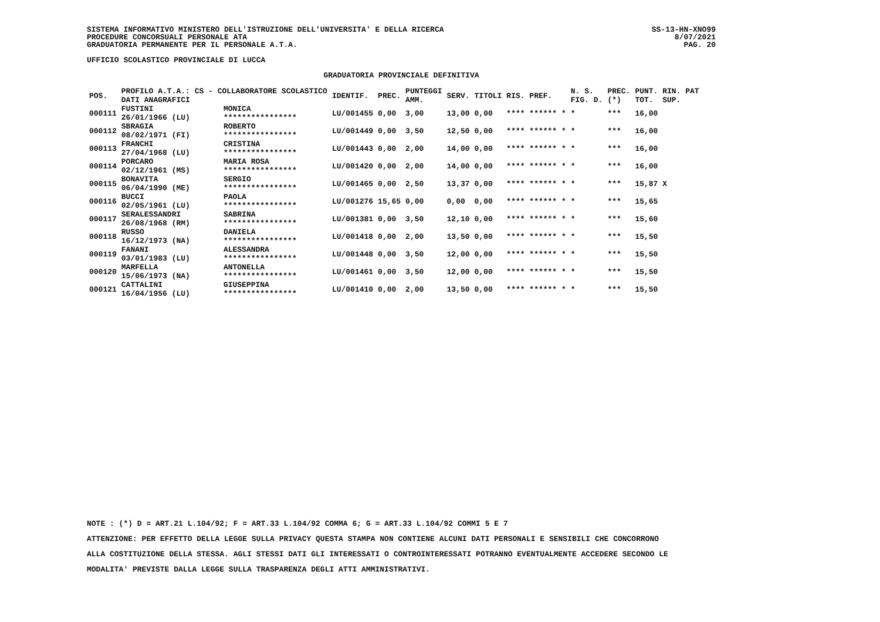SS-13-HN-XNO99
8/07/2021
PAG. 20
SISTEMA INFORMATIVO MINISTERO DELL'ISTRUZIONE DELL'UNIVERSITA' E DELLA RICERCA
PROCEDURE CONCORSUALI PERSONALE ATA
GRADUATORIA PERMANENTE PER IL PERSONALE A.T.A.
UFFICIO SCOLASTICO PROVINCIALE DI LUCCA
GRADUATORIA PROVINCIALE DEFINITIVA
| POS. | PROFILO A.T.A.: CS - COLLABORATORE SCOLASTICO DATI ANAGRAFICI | | IDENTIF. | PREC. | PUNTEGGI AMM. | SERV. | TITOLI | RIS. PREF. | N. S. FIG. D. | PREC. (*) | PUNT. RIN. PAT TOT. SUP. |
| --- | --- | --- | --- | --- | --- | --- | --- | --- | --- | --- | --- |
| 000111 | FUSTINI 26/01/1966 (LU) | MONICA **************** | LU/001455 | 0,00 | 3,00 | 13,00 | 0,00 | **** ****** * | * | *** | 16,00 |
| 000112 | SBRAGIA 08/02/1971 (FI) | ROBERTO **************** | LU/001449 | 0,00 | 3,50 | 12,50 | 0,00 | **** ****** * | * | *** | 16,00 |
| 000113 | FRANCHI 27/04/1968 (LU) | CRISTINA **************** | LU/001443 | 0,00 | 2,00 | 14,00 | 0,00 | **** ****** * | * | *** | 16,00 |
| 000114 | PORCARO 02/12/1961 (MS) | MARIA ROSA **************** | LU/001420 | 0,00 | 2,00 | 14,00 | 0,00 | **** ****** * | * | *** | 16,00 |
| 000115 | BONAVITA 06/04/1990 (ME) | SERGIO **************** | LU/001465 | 0,00 | 2,50 | 13,37 | 0,00 | **** ****** * | * | *** | 15,87 X |
| 000116 | BUCCI 02/05/1961 (LU) | PAOLA **************** | LU/001276 | 15,65 | 0,00 | 0,00 | 0,00 | **** ****** * | * | *** | 15,65 |
| 000117 | SERALESSANDRI 26/08/1968 (RM) | SABRINA **************** | LU/001381 | 0,00 | 3,50 | 12,10 | 0,00 | **** ****** * | * | *** | 15,60 |
| 000118 | RUSSO 16/12/1973 (NA) | DANIELA **************** | LU/001418 | 0,00 | 2,00 | 13,50 | 0,00 | **** ****** * | * | *** | 15,50 |
| 000119 | FANANI 03/01/1983 (LU) | ALESSANDRA **************** | LU/001448 | 0,00 | 3,50 | 12,00 | 0,00 | **** ****** * | * | *** | 15,50 |
| 000120 | MARFELLA 15/06/1973 (NA) | ANTONELLA **************** | LU/001461 | 0,00 | 3,50 | 12,00 | 0,00 | **** ****** * | * | *** | 15,50 |
| 000121 | CATTALINI 16/04/1956 (LU) | GIUSEPPINA **************** | LU/001410 | 0,00 | 2,00 | 13,50 | 0,00 | **** ****** * | * | *** | 15,50 |
NOTE : (*) D = ART.21 L.104/92; F = ART.33 L.104/92 COMMA 6; G = ART.33 L.104/92 COMMI 5 E 7
ATTENZIONE: PER EFFETTO DELLA LEGGE SULLA PRIVACY QUESTA STAMPA NON CONTIENE ALCUNI DATI PERSONALI E SENSIBILI CHE CONCORRONO
ALLA COSTITUZIONE DELLA STESSA. AGLI STESSI DATI GLI INTERESSATI O CONTROINTERESSATI POTRANNO EVENTUALMENTE ACCEDERE SECONDO LE
MODALITA' PREVISTE DALLA LEGGE SULLA TRASPARENZA DEGLI ATTI AMMINISTRATIVI.